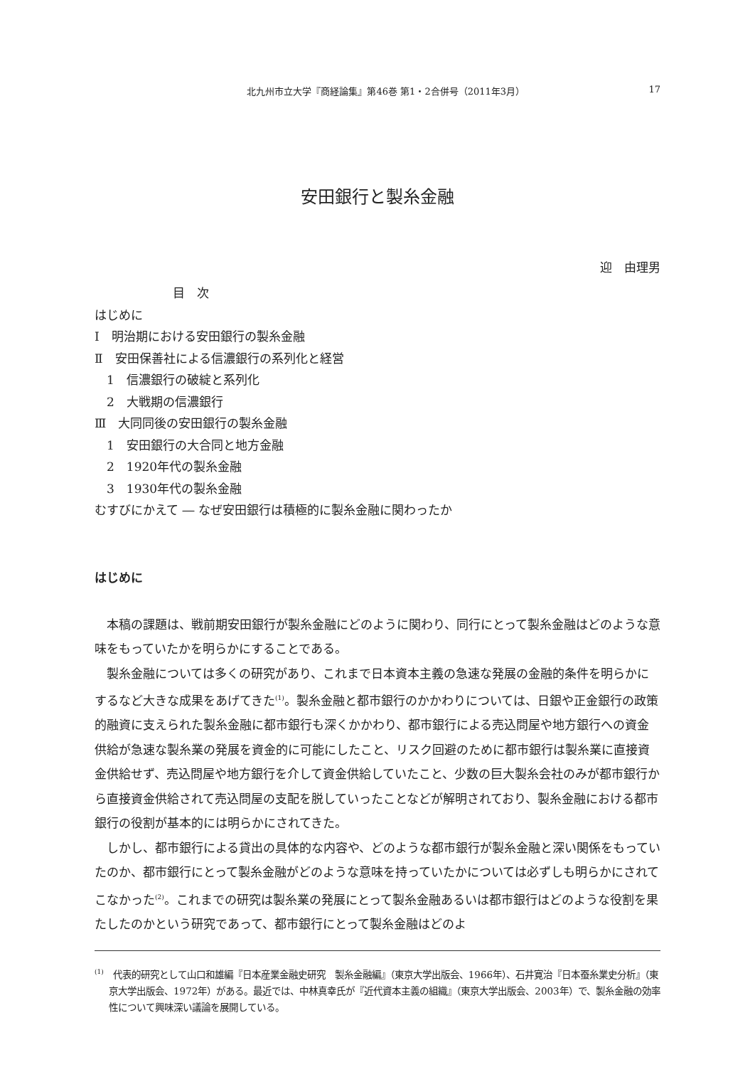北九州市立大学『商経論集』第46巻 第1・2合併号（2011年3月） 17
安田銀行と製糸金融
迎　由理男
目　次
はじめに
Ⅰ　明治期における安田銀行の製糸金融
Ⅱ　安田保善社による信濃銀行の系列化と経営
　1　信濃銀行の破綻と系列化
　2　大戦期の信濃銀行
Ⅲ　大同同後の安田銀行の製糸金融
　1　安田銀行の大合同と地方金融
　2　1920年代の製糸金融
　3　1930年代の製糸金融
むすびにかえて ― なぜ安田銀行は積極的に製糸金融に関わったか
はじめに
本稿の課題は、戦前期安田銀行が製糸金融にどのように関わり、同行にとって製糸金融はどのような意味をもっていたかを明らかにすることである。
製糸金融については多くの研究があり、これまで日本資本主義の急速な発展の金融的条件を明らかにするなど大きな成果をあげてきた<sup>(1)</sup>。製糸金融と都市銀行のかかわりについては、日銀や正金銀行の政策的融資に支えられた製糸金融に都市銀行も深くかかわり、都市銀行による売込問屋や地方銀行への資金供給が急速な製糸業の発展を資金的に可能にしたこと、リスク回避のために都市銀行は製糸業に直接資金供給せず、売込問屋や地方銀行を介して資金供給していたこと、少数の巨大製糸会社のみが都市銀行から直接資金供給されて売込問屋の支配を脱していったことなどが解明されており、製糸金融における都市銀行の役割が基本的には明らかにされてきた。
しかし、都市銀行による貸出の具体的な内容や、どのような都市銀行が製糸金融と深い関係をもっていたのか、都市銀行にとって製糸金融がどのような意味を持っていたかについては必ずしも明らかにされてこなかった<sup>(2)</sup>。これまでの研究は製糸業の発展にとって製糸金融あるいは都市銀行はどのような役割を果たしたのかという研究であって、都市銀行にとって製糸金融はどのよ
<sup>(1)</sup>　代表的研究として山口和雄編『日本産業金融史研究　製糸金融編』（東京大学出版会、1966年）、石井寛治『日本蚕糸業史分析』（東京大学出版会、1972年）がある。最近では、中林真幸氏が『近代資本主義の組織』（東京大学出版会、2003年）で、製糸金融の効率性について興味深い議論を展開している。